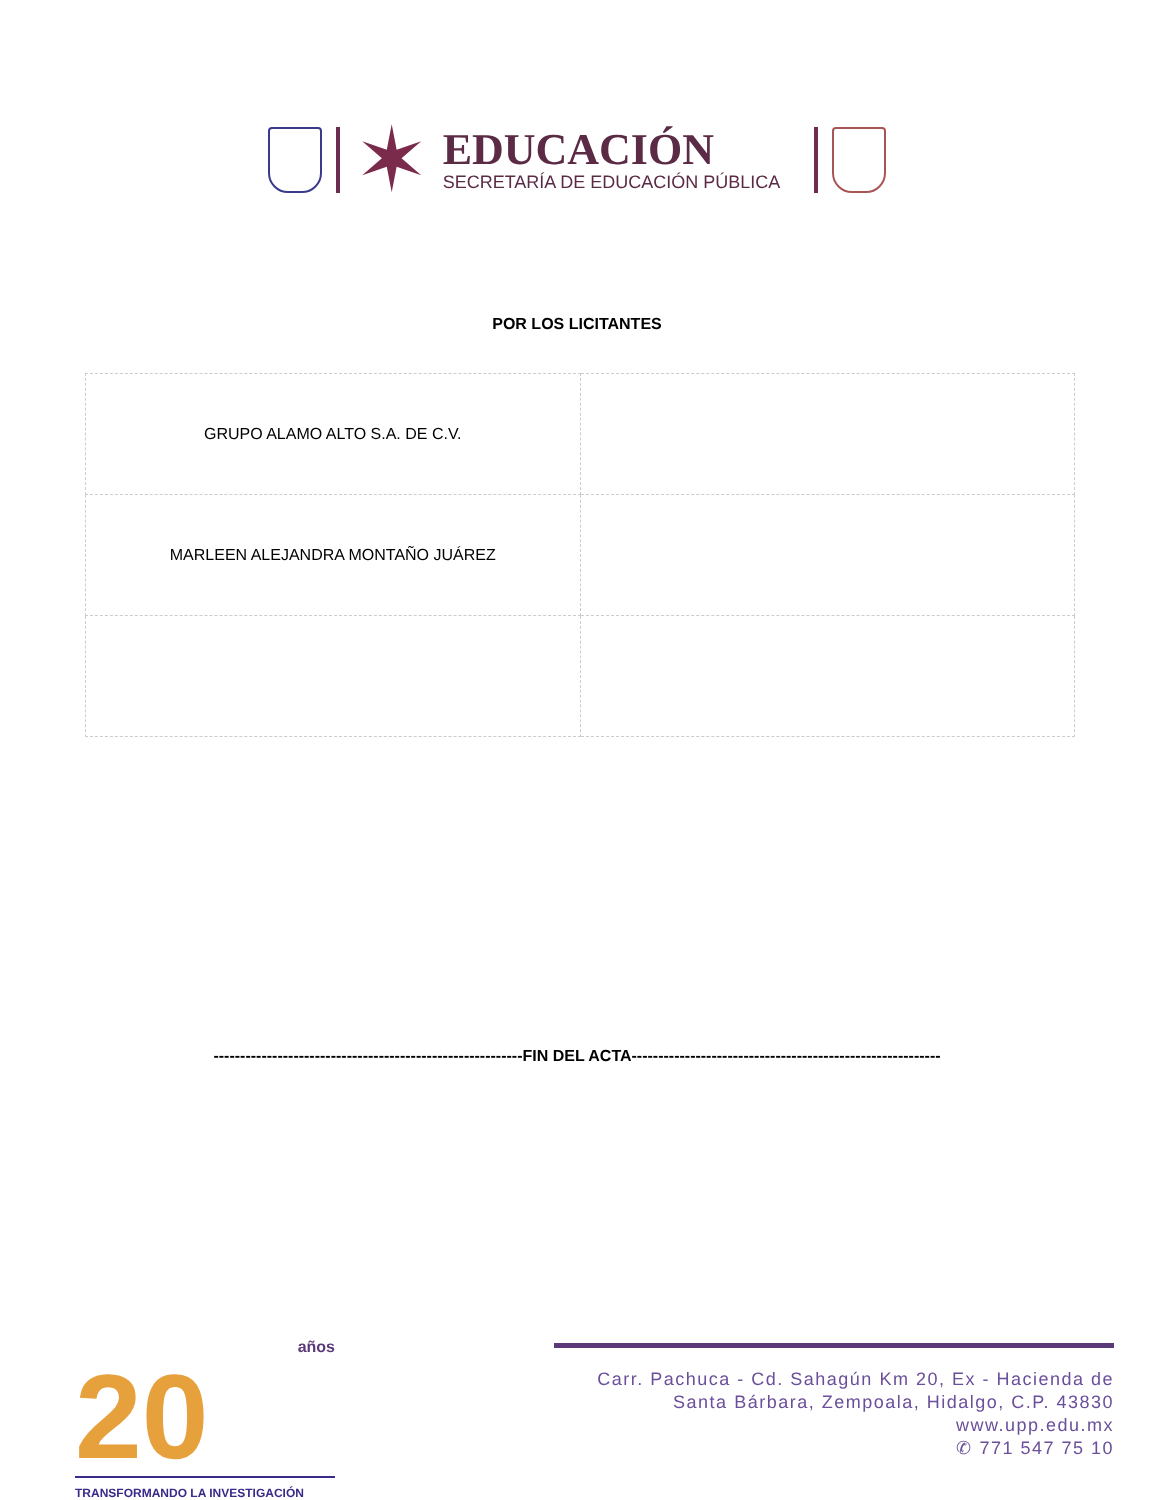✶
EDUCACIÓN
SECRETARÍA DE EDUCACIÓN PÚBLICA
POR LOS LICITANTES
| GRUPO ALAMO ALTO S.A. DE C.V. | |
| MARLEEN ALEJANDRA MONTAÑO JUÁREZ | |
----------------------------------------------------------FIN DEL ACTA----------------------------------------------------------
años
20
TRANSFORMANDO LA INVESTIGACIÓN
Carr. Pachuca - Cd. Sahagún Km 20, Ex - Hacienda de
Santa Bárbara, Zempoala, Hidalgo, C.P. 43830
www.upp.edu.mx
✆ 771 547 75 10